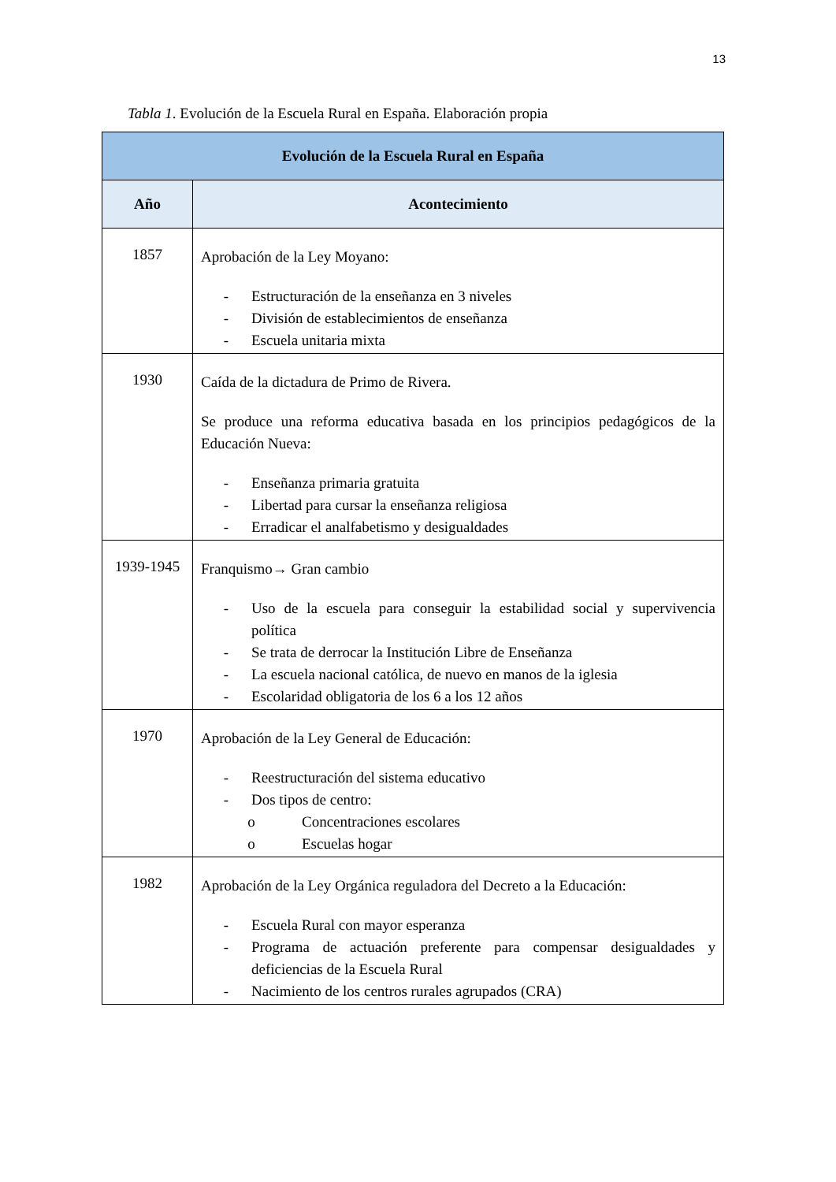13
Tabla 1. Evolución de la Escuela Rural en España. Elaboración propia
| Evolución de la Escuela Rural en España | |
| --- | --- |
| Año | Acontecimiento |
| 1857 | Aprobación de la Ley Moyano: - Estructuración de la enseñanza en 3 niveles - División de establecimientos de enseñanza - Escuela unitaria mixta |
| 1930 | Caída de la dictadura de Primo de Rivera. Se produce una reforma educativa basada en los principios pedagógicos de la Educación Nueva: - Enseñanza primaria gratuita - Libertad para cursar la enseñanza religiosa - Erradicar el analfabetismo y desigualdades |
| 1939-1945 | Franquismo→ Gran cambio - Uso de la escuela para conseguir la estabilidad social y supervivencia política - Se trata de derrocar la Institución Libre de Enseñanza - La escuela nacional católica, de nuevo en manos de la iglesia - Escolaridad obligatoria de los 6 a los 12 años |
| 1970 | Aprobación de la Ley General de Educación: - Reestructuración del sistema educativo - Dos tipos de centro: o Concentraciones escolares o Escuelas hogar |
| 1982 | Aprobación de la Ley Orgánica reguladora del Decreto a la Educación: - Escuela Rural con mayor esperanza - Programa de actuación preferente para compensar desigualdades y deficiencias de la Escuela Rural - Nacimiento de los centros rurales agrupados (CRA) |